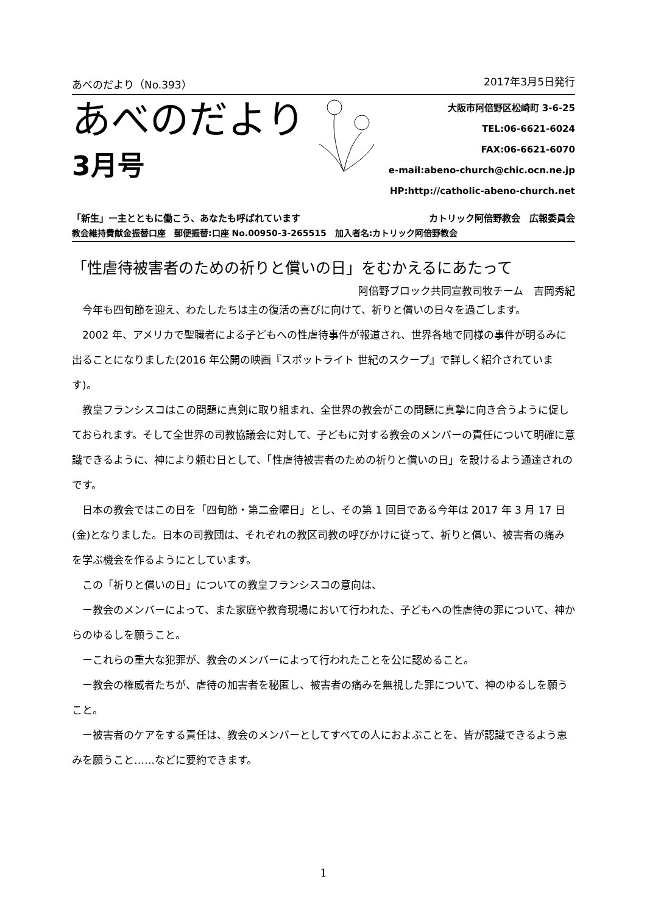あべのだより（No.393） 2017年3月5日発行
あべのだより
3月号
大阪市阿倍野区松崎町 3-6-25
TEL:06-6621-6024
FAX:06-6621-6070
e-mail:abeno-church@chic.ocn.ne.jp
HP:http://catholic-abeno-church.net
「新生」ー主とともに働こう、あなたも呼ばれています カトリック阿倍野教会　広報委員会
教会維持費献金振替口座　郵便振替:口座 No.00950-3-265515　加入者名:カトリック阿倍野教会
「性虐待被害者のための祈りと償いの日」をむかえるにあたって
阿倍野ブロック共同宣教司牧チーム　吉岡秀紀
今年も四旬節を迎え、わたしたちは主の復活の喜びに向けて、祈りと償いの日々を過ごします。
2002 年、アメリカで聖職者による子どもへの性虐待事件が報道され、世界各地で同様の事件が明るみに出ることになりました(2016 年公開の映画『スポットライト 世紀のスクープ』で詳しく紹介されています)。
教皇フランシスコはこの問題に真剣に取り組まれ、全世界の教会がこの問題に真摯に向き合うように促しておられます。そして全世界の司教協議会に対して、子どもに対する教会のメンバーの責任について明確に意識できるように、神により頼む日として、「性虐待被害者のための祈りと償いの日」を設けるよう通達されのです。
日本の教会ではこの日を「四旬節・第二金曜日」とし、その第 1 回目である今年は 2017 年 3 月 17 日(金)となりました。日本の司教団は、それぞれの教区司教の呼びかけに従って、祈りと償い、被害者の痛みを学ぶ機会を作るようにとしています。
この「祈りと償いの日」についての教皇フランシスコの意向は、
ー教会のメンバーによって、また家庭や教育現場において行われた、子どもへの性虐待の罪について、神からのゆるしを願うこと。
ーこれらの重大な犯罪が、教会のメンバーによって行われたことを公に認めること。
ー教会の権威者たちが、虐待の加害者を秘匿し、被害者の痛みを無視した罪について、神のゆるしを願うこと。
ー被害者のケアをする責任は、教会のメンバーとしてすべての人におよぶことを、皆が認識できるよう恵みを願うこと……などに要約できます。
1